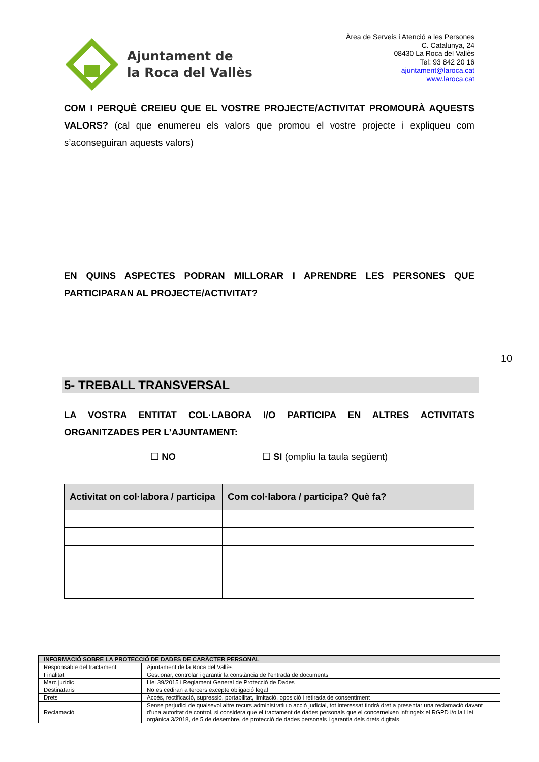Ajuntament de
la Roca del Vallès
Àrea de Serveis i Atenció a les Persones
C. Catalunya, 24
08430 La Roca del Vallès
Tel: 93 842 20 16
ajuntament@laroca.cat
www.laroca.cat
COM I PERQUÈ CREIEU QUE EL VOSTRE PROJECTE/ACTIVITAT PROMOURÀ AQUESTS VALORS? (cal que enumereu els valors que promou el vostre projecte i expliqueu com s’aconseguiran aquests valors)
EN QUINS ASPECTES PODRAN MILLORAR I APRENDRE LES PERSONES QUE PARTICIPARAN AL PROJECTE/ACTIVITAT?
10
5- TREBALL TRANSVERSAL
LA VOSTRA ENTITAT COL·LABORA I/O PARTICIPA EN ALTRES ACTIVITATS ORGANITZADES PER L’AJUNTAMENT:
☐ NO ☐ SI (ompliu la taula següent)
| Activitat on col·labora / participa | Com col·labora / participa? Què fa? |
| --- | --- |
| INFORMACIÓ SOBRE LA PROTECCIÓ DE DADES DE CARÀCTER PERSONAL | |
| --- | --- |
| Responsable del tractament | Ajuntament de la Roca del Vallès |
| Finalitat | Gestionar, controlar i garantir la constància de l’entrada de documents |
| Marc jurídic | Llei 39/2015 i Reglament General de Protecció de Dades |
| Destinataris | No es cediran a tercers excepte obligació legal |
| Drets | Accés, rectificació, supressió, portabilitat, limitació, oposició i retirada de consentiment |
| Reclamació | Sense perjudici de qualsevol altre recurs administratiu o acció judicial, tot interessat tindrà dret a presentar una reclamació davant d’una autoritat de control, si considera que el tractament de dades personals que el concerneixen infringeix el RGPD i/o la Llei orgànica 3/2018, de 5 de desembre, de protecció de dades personals i garantia dels drets digitals |